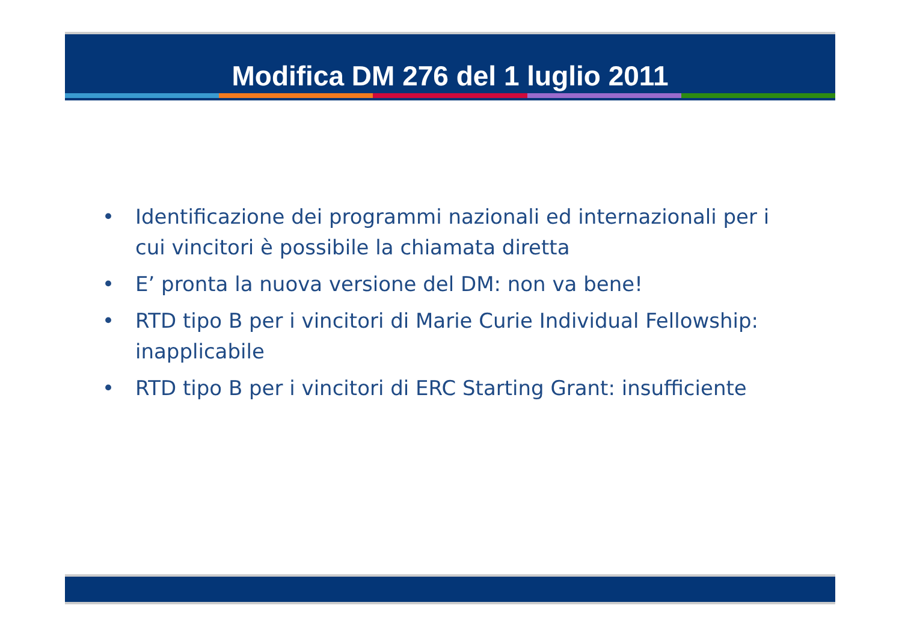Modifica DM 276 del 1 luglio 2011
• Identificazione dei programmi nazionali ed internazionali per i cui vincitori è possibile la chiamata diretta
• E’ pronta la nuova versione del DM: non va bene!
• RTD tipo B per i vincitori di Marie Curie Individual Fellowship: inapplicabile
• RTD tipo B per i vincitori di ERC Starting Grant: insufficiente